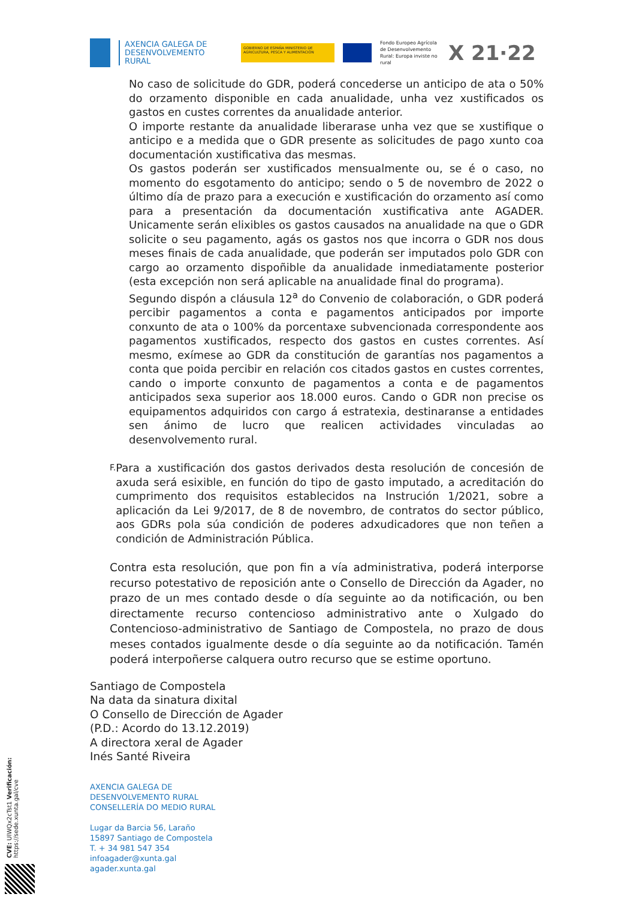AXENCIA GALEGA DE DESENVOLVEMENTO RURAL
GOBIERNO DE ESPAÑA MINISTERIO DE AGRICULTURA, PESCA Y ALIMENTACIÓN
Fondo Europeo Agrícola de Desenvolvemento Rural: Europa inviste no rural
X 21·22
No caso de solicitude do GDR, poderá concederse un anticipo de ata o 50% do orzamento disponible en cada anualidade, unha vez xustificados os gastos en custes correntes da anualidade anterior.
O importe restante da anualidade liberarase unha vez que se xustifique o anticipo e a medida que o GDR presente as solicitudes de pago xunto coa documentación xustificativa das mesmas.
Os gastos poderán ser xustificados mensualmente ou, se é o caso, no momento do esgotamento do anticipo; sendo o 5 de novembro de 2022 o último día de prazo para a execución e xustificación do orzamento así como para a presentación da documentación xustificativa ante AGADER. Unicamente serán elixibles os gastos causados na anualidade na que o GDR solicite o seu pagamento, agás os gastos nos que incorra o GDR nos dous meses finais de cada anualidade, que poderán ser imputados polo GDR con cargo ao orzamento dispoñible da anualidade inmediatamente posterior (esta excepción non será aplicable na anualidade final do programa).
Segundo dispón a cláusula 12<sup>a</sup> do Convenio de colaboración, o GDR poderá percibir pagamentos a conta e pagamentos anticipados por importe conxunto de ata o 100% da porcentaxe subvencionada correspondente aos pagamentos xustificados, respecto dos gastos en custes correntes. Así mesmo, exímese ao GDR da constitución de garantías nos pagamentos a conta que poida percibir en relación cos citados gastos en custes correntes, cando o importe conxunto de pagamentos a conta e de pagamentos anticipados sexa superior aos 18.000 euros. Cando o GDR non precise os equipamentos adquiridos con cargo á estratexia, destinaranse a entidades sen ánimo de lucro que realicen actividades vinculadas ao desenvolvemento rural.
F.
Para a xustificación dos gastos derivados desta resolución de concesión de axuda será esixible, en función do tipo de gasto imputado, a acreditación do cumprimento dos requisitos establecidos na Instrución 1/2021, sobre a aplicación da Lei 9/2017, de 8 de novembro, de contratos do sector público, aos GDRs pola súa condición de poderes adxudicadores que non teñen a condición de Administración Pública.
Contra esta resolución, que pon fin a vía administrativa, poderá interporse recurso potestativo de reposición ante o Consello de Dirección da Agader, no prazo de un mes contado desde o día seguinte ao da notificación, ou ben directamente recurso contencioso administrativo ante o Xulgado do Contencioso-administrativo de Santiago de Compostela, no prazo de dous meses contados igualmente desde o día seguinte ao da notificación. Tamén poderá interpoñerse calquera outro recurso que se estime oportuno.
Santiago de Compostela
Na data da sinatura dixital
O Consello de Dirección de Agader
(P.D.: Acordo do 13.12.2019)
A directora xeral de Agader
Inés Santé Riveira
AXENCIA GALEGA DE
DESENVOLVEMENTO RURAL
CONSELLERÍA DO MEDIO RURAL
Lugar da Barcia 56, Laraño
15897 Santiago de Compostela
T. + 34 981 547 354
infoagader@xunta.gal
agader.xunta.gal
CVE: UlWQx2cTst1 Verificación: https://sede.xunta.gal/cve